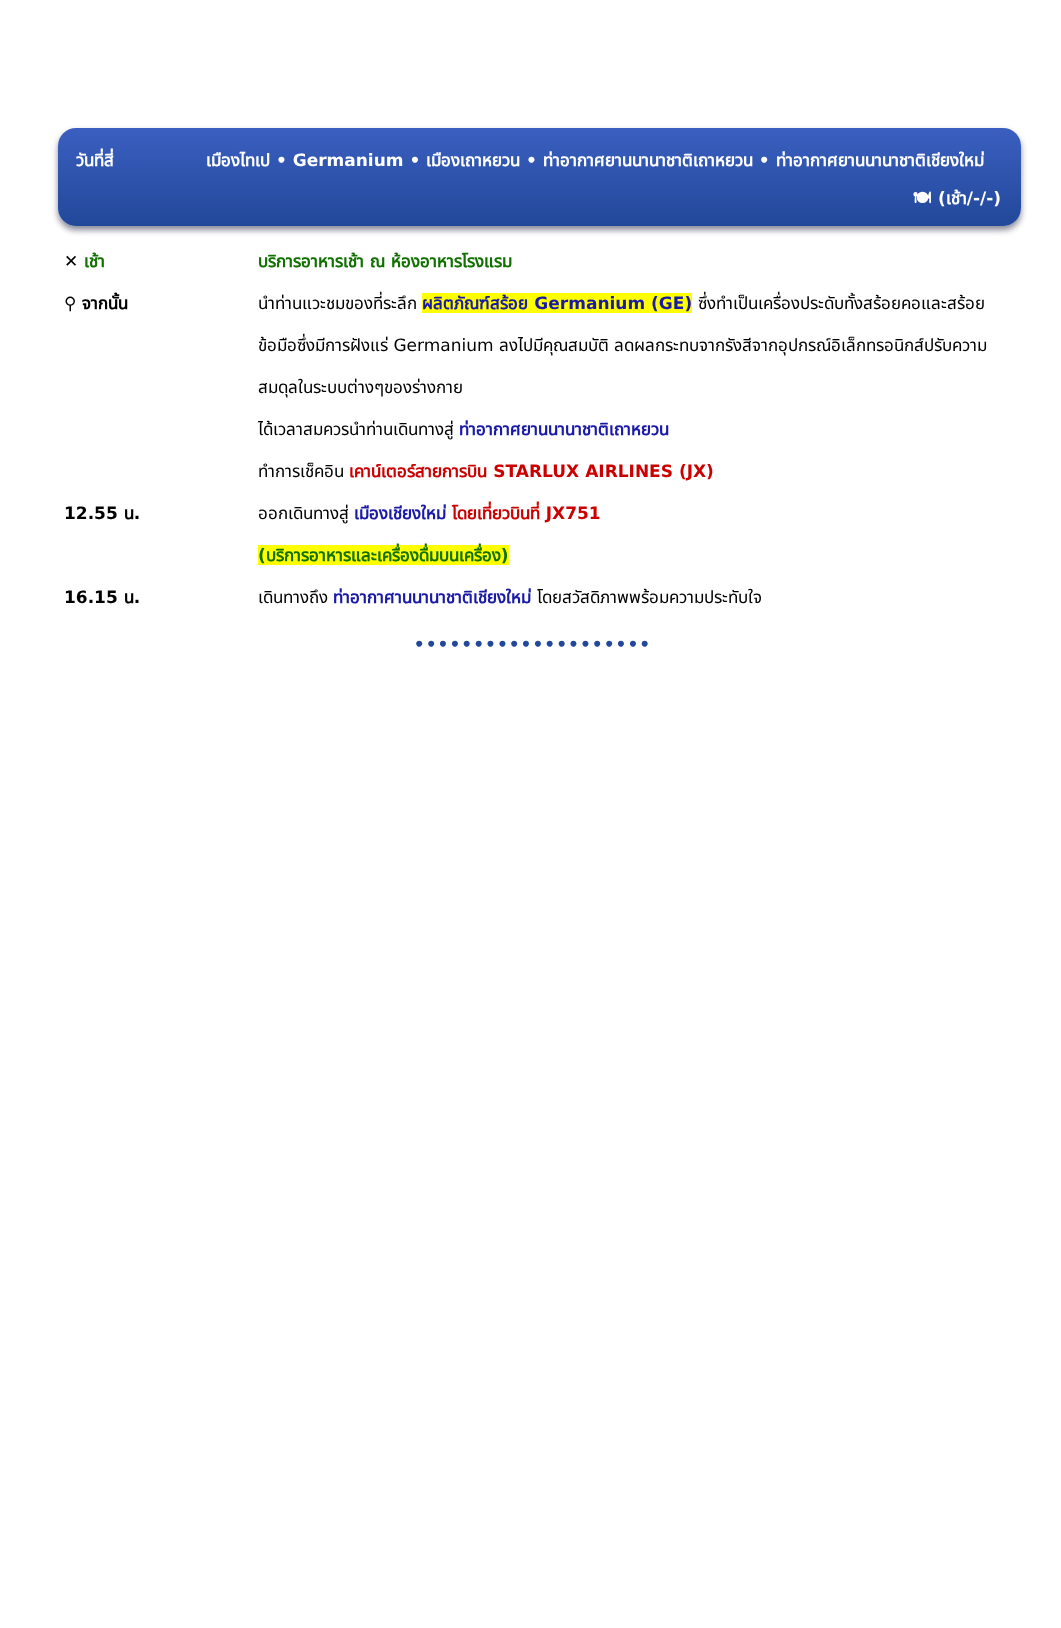วันที่สี่ เมืองไทเป • Germanium • เมืองเถาหยวน • ท่าอากาศยานนานาชาติเถาหยวน • ท่าอากาศยานนานาชาติเชียงใหม่
🍽 (เช้า/-/-)
✕ เช้า บริการอาหารเช้า ณ ห้องอาหารโรงแรม
⚲ จากนั้น นำท่านแวะชมของที่ระลึก ผลิตภัณฑ์สร้อย Germanium (GE) ซึ่งทำเป็นเครื่องประดับทั้งสร้อยคอและสร้อยข้อมือซึ่งมีการฝังแร่ Germanium ลงไปมีคุณสมบัติ ลดผลกระทบจากรังสีจากอุปกรณ์อิเล็กทรอนิกส์ปรับความสมดุลในระบบต่างๆของร่างกาย
ได้เวลาสมควรนำท่านเดินทางสู่ ท่าอากาศยานนานาชาติเถาหยวน
ทำการเช็คอิน เคาน์เตอร์สายการบิน STARLUX AIRLINES (JX)
12.55 น. ออกเดินทางสู่ เมืองเชียงใหม่ โดยเที่ยวบินที่ JX751
(บริการอาหารและเครื่องดื่มบนเครื่อง)
16.15 น. เดินทางถึง ท่าอากาศานนานาชาติเชียงใหม่ โดยสวัสดิภาพพร้อมความประทับใจ
••••••••••••••••••••